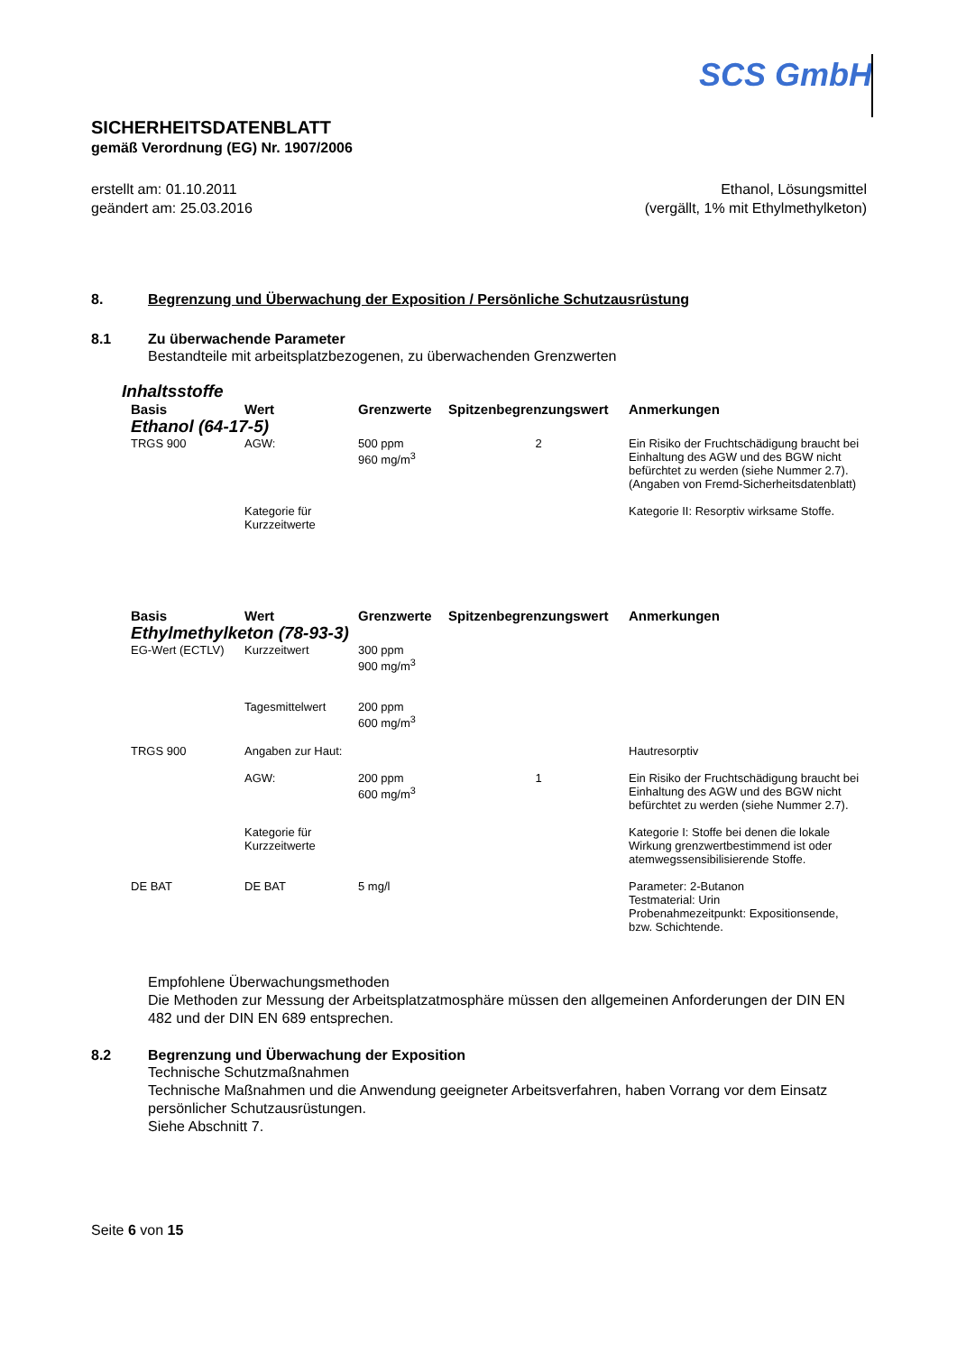SCS GmbH
SICHERHEITSDATENBLATT
gemäß Verordnung (EG) Nr. 1907/2006
erstellt am: 01.10.2011
geändert am: 25.03.2016
Ethanol, Lösungsmittel
(vergällt, 1% mit Ethylmethylketon)
8. Begrenzung und Überwachung der Exposition / Persönliche Schutzausrüstung
8.1 Zu überwachende Parameter
Bestandteile mit arbeitsplatzbezogenen, zu überwachenden Grenzwerten
Inhaltsstoffe
| Basis | Wert | Grenzwerte | Spitzenbegrenzungswert | Anmerkungen |
| --- | --- | --- | --- | --- |
| Ethanol (64-17-5) | | | | |
| TRGS 900 | AGW: | 500 ppm 960 mg/m<sup>3</sup> | 2 | Ein Risiko der Fruchtschädigung braucht bei Einhaltung des AGW und des BGW nicht befürchtet zu werden (siehe Nummer 2.7). (Angaben von Fremd-Sicherheitsdatenblatt) |
| | Kategorie für Kurzzeitwerte | | | Kategorie II: Resorptiv wirksame Stoffe. |
| Basis | Wert | Grenzwerte | Spitzenbegrenzungswert | Anmerkungen |
| --- | --- | --- | --- | --- |
| Ethylmethylketon (78-93-3) | | | | |
| EG-Wert (ECTLV) | Kurzzeitwert | 300 ppm 900 mg/m<sup>3</sup> | | |
| | Tagesmittelwert | 200 ppm 600 mg/m<sup>3</sup> | | |
| TRGS 900 | Angaben zur Haut: | | | Hautresorptiv |
| | AGW: | 200 ppm 600 mg/m<sup>3</sup> | 1 | Ein Risiko der Fruchtschädigung braucht bei Einhaltung des AGW und des BGW nicht befürchtet zu werden (siehe Nummer 2.7). |
| | Kategorie für Kurzzeitwerte | | | Kategorie I: Stoffe bei denen die lokale Wirkung grenzwertbestimmend ist oder atemwegssensibilisierende Stoffe. |
| DE BAT | DE BAT | 5 mg/l | | Parameter: 2-Butanon Testmaterial: Urin Probenahmezeitpunkt: Expositionsende, bzw. Schichtende. |
Empfohlene Überwachungsmethoden
Die Methoden zur Messung der Arbeitsplatzatmosphäre müssen den allgemeinen Anforderungen der DIN EN 482 und der DIN EN 689 entsprechen.
8.2 Begrenzung und Überwachung der Exposition
Technische Schutzmaßnahmen
Technische Maßnahmen und die Anwendung geeigneter Arbeitsverfahren, haben Vorrang vor dem Einsatz persönlicher Schutzausrüstungen.
Siehe Abschnitt 7.
Seite 6 von 15